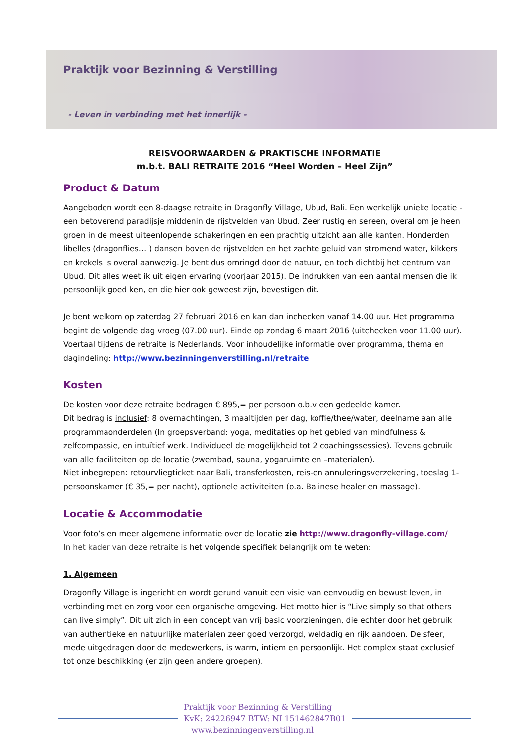Praktijk voor Bezinning & Verstilling
- Leven in verbinding met het innerlijk -
REISVOORWAARDEN & PRAKTISCHE INFORMATIE
m.b.t. BALI RETRAITE 2016 “Heel Worden – Heel Zijn”
Product & Datum
Aangeboden wordt een 8-daagse retraite in Dragonfly Village, Ubud, Bali. Een werkelijk unieke locatie - een betoverend paradijsje middenin de rijstvelden van Ubud. Zeer rustig en sereen, overal om je heen groen in de meest uiteenlopende schakeringen en een prachtig uitzicht aan alle kanten. Honderden libelles (dragonflies… ) dansen boven de rijstvelden en het zachte geluid van stromend water, kikkers en krekels is overal aanwezig. Je bent dus omringd door de natuur, en toch dichtbij het centrum van Ubud. Dit alles weet ik uit eigen ervaring (voorjaar 2015). De indrukken van een aantal mensen die ik persoonlijk goed ken, en die hier ook geweest zijn, bevestigen dit.
Je bent welkom op zaterdag 27 februari 2016 en kan dan inchecken vanaf 14.00 uur. Het programma begint de volgende dag vroeg (07.00 uur). Einde op zondag 6 maart 2016 (uitchecken voor 11.00 uur). Voertaal tijdens de retraite is Nederlands. Voor inhoudelijke informatie over programma, thema en dagindeling: http://www.bezinningenverstilling.nl/retraite
Kosten
De kosten voor deze retraite bedragen € 895,= per persoon o.b.v een gedeelde kamer.
Dit bedrag is inclusief: 8 overnachtingen, 3 maaltijden per dag, koffie/thee/water, deelname aan alle programmaonderdelen (In groepsverband: yoga, meditaties op het gebied van mindfulness & zelfcompassie, en intuïtief werk. Individueel de mogelijkheid tot 2 coachingssessies). Tevens gebruik van alle faciliteiten op de locatie (zwembad, sauna, yogaruimte en –materialen).
Niet inbegrepen: retourvliegticket naar Bali, transferkosten, reis-en annuleringsverzekering, toeslag 1-persoonskamer (€ 35,= per nacht), optionele activiteiten (o.a. Balinese healer en massage).
Locatie & Accommodatie
Voor foto’s en meer algemene informatie over de locatie zie http://www.dragonfly-village.com/
In het kader van deze retraite is het volgende specifiek belangrijk om te weten:
1. Algemeen
Dragonfly Village is ingericht en wordt gerund vanuit een visie van eenvoudig en bewust leven, in verbinding met en zorg voor een organische omgeving. Het motto hier is “Live simply so that others can live simply”. Dit uit zich in een concept van vrij basic voorzieningen, die echter door het gebruik van authentieke en natuurlijke materialen zeer goed verzorgd, weldadig en rijk aandoen. De sfeer, mede uitgedragen door de medewerkers, is warm, intiem en persoonlijk. Het complex staat exclusief tot onze beschikking (er zijn geen andere groepen).
Praktijk voor Bezinning & Verstilling
KvK: 24226947 BTW: NL151462847B01
www.bezinningenverstilling.nl